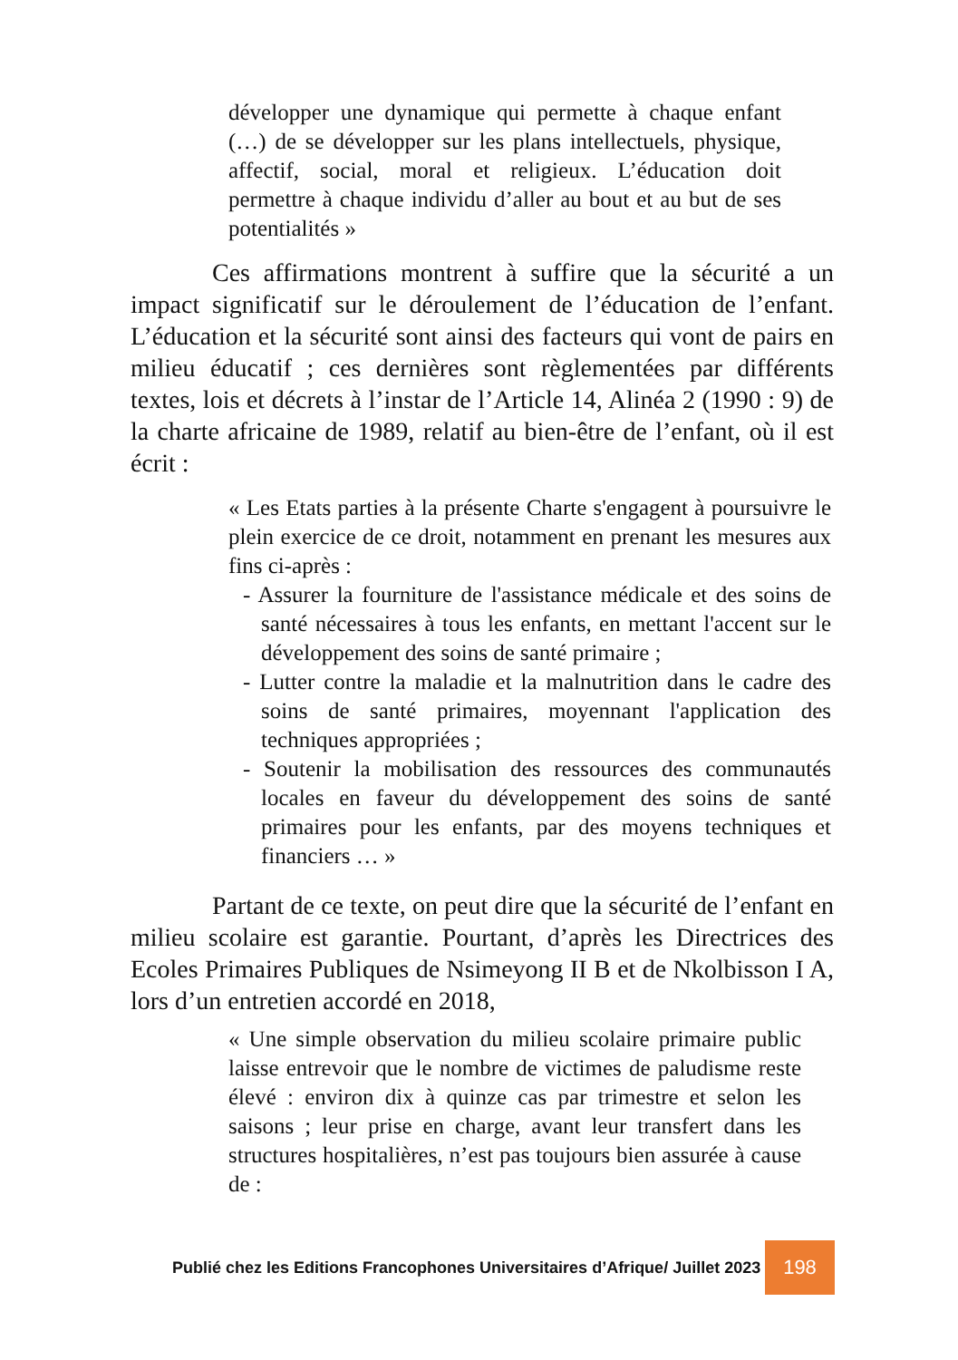développer une dynamique qui permette à chaque enfant (…) de se développer sur les plans intellectuels, physique, affectif, social, moral et religieux. L’éducation doit permettre à chaque individu d’aller au bout et au but de ses potentialités »
Ces affirmations montrent à suffire que la sécurité a un impact significatif sur le déroulement de l’éducation de l’enfant. L’éducation et la sécurité sont ainsi des facteurs qui vont de pairs en milieu éducatif ; ces dernières sont règlementées par différents textes, lois et décrets à l’instar de l’Article 14, Alinéa 2 (1990 : 9) de la charte africaine de 1989, relatif au bien-être de l’enfant, où il est écrit :
« Les Etats parties à la présente Charte s'engagent à poursuivre le plein exercice de ce droit, notamment en prenant les mesures aux fins ci-après :
- Assurer la fourniture de l'assistance médicale et des soins de santé nécessaires à tous les enfants, en mettant l'accent sur le développement des soins de santé primaire ;
- Lutter contre la maladie et la malnutrition dans le cadre des soins de santé primaires, moyennant l'application des techniques appropriées ;
- Soutenir la mobilisation des ressources des communautés locales en faveur du développement des soins de santé primaires pour les enfants, par des moyens techniques et financiers … »
Partant de ce texte, on peut dire que la sécurité de l’enfant en milieu scolaire est garantie. Pourtant, d’après les Directrices des Ecoles Primaires Publiques de Nsimeyong II B et de Nkolbisson I A, lors d’un entretien accordé en 2018,
« Une simple observation du milieu scolaire primaire public laisse entrevoir que le nombre de victimes de paludisme reste élevé : environ dix à quinze cas par trimestre et selon les saisons ; leur prise en charge, avant leur transfert dans les structures hospitalières, n’est pas toujours bien assurée à cause de :
Publié chez les Editions Francophones Universitaires d’Afrique/ Juillet 2023
198